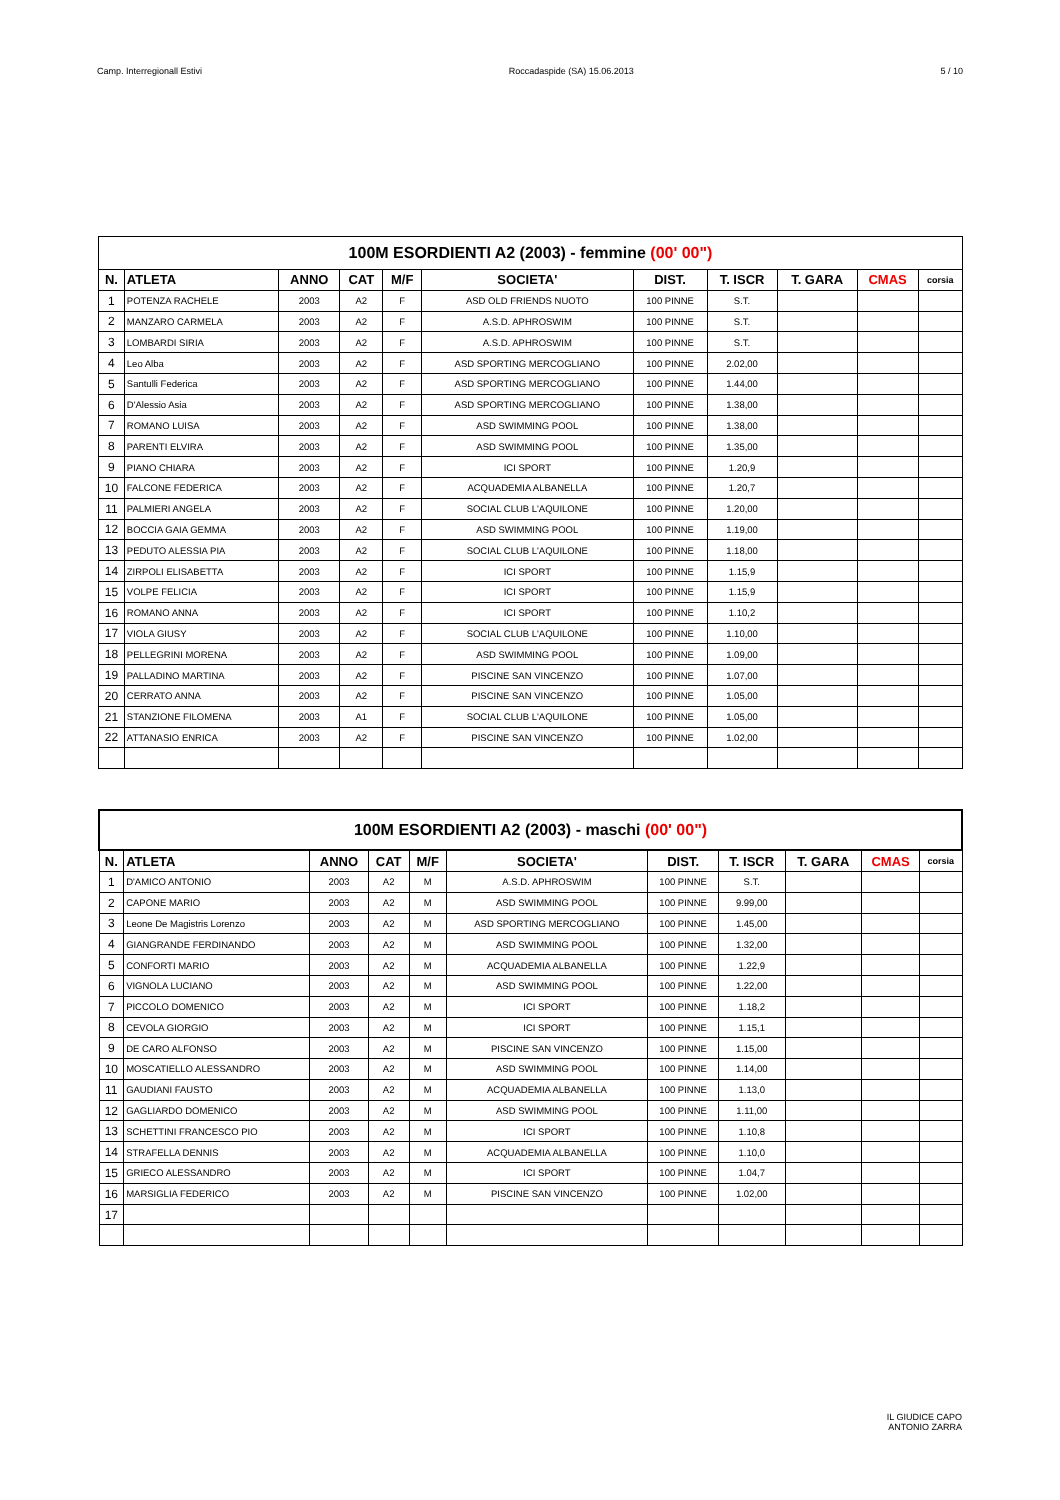Camp. Interregionall Estivi Roccadaspide (SA) 15.06.2013 5 / 10
| 100M ESORDIENTI A2 (2003) - femmine (00' 00") | | | | | | | | | | |
| --- | --- | --- | --- | --- | --- | --- | --- | --- | --- | --- |
| N. | ATLETA | ANNO | CAT | M/F | SOCIETA' | DIST. | T. ISCR | T. GARA | CMAS | corsia |
| 1 | POTENZA RACHELE | 2003 | A2 | F | ASD OLD FRIENDS NUOTO | 100 PINNE | S.T. | | | |
| 2 | MANZARO CARMELA | 2003 | A2 | F | A.S.D. APHROSWIM | 100 PINNE | S.T. | | | |
| 3 | LOMBARDI SIRIA | 2003 | A2 | F | A.S.D. APHROSWIM | 100 PINNE | S.T. | | | |
| 4 | Leo Alba | 2003 | A2 | F | ASD SPORTING MERCOGLIANO | 100 PINNE | 2.02,00 | | | |
| 5 | Santulli Federica | 2003 | A2 | F | ASD SPORTING MERCOGLIANO | 100 PINNE | 1.44,00 | | | |
| 6 | D'Alessio Asia | 2003 | A2 | F | ASD SPORTING MERCOGLIANO | 100 PINNE | 1.38,00 | | | |
| 7 | ROMANO LUISA | 2003 | A2 | F | ASD SWIMMING POOL | 100 PINNE | 1.38,00 | | | |
| 8 | PARENTI ELVIRA | 2003 | A2 | F | ASD SWIMMING POOL | 100 PINNE | 1.35,00 | | | |
| 9 | PIANO CHIARA | 2003 | A2 | F | ICI SPORT | 100 PINNE | 1.20,9 | | | |
| 10 | FALCONE FEDERICA | 2003 | A2 | F | ACQUADEMIA ALBANELLA | 100 PINNE | 1.20,7 | | | |
| 11 | PALMIERI ANGELA | 2003 | A2 | F | SOCIAL CLUB L'AQUILONE | 100 PINNE | 1.20,00 | | | |
| 12 | BOCCIA GAIA GEMMA | 2003 | A2 | F | ASD SWIMMING POOL | 100 PINNE | 1.19,00 | | | |
| 13 | PEDUTO ALESSIA PIA | 2003 | A2 | F | SOCIAL CLUB L'AQUILONE | 100 PINNE | 1.18,00 | | | |
| 14 | ZIRPOLI ELISABETTA | 2003 | A2 | F | ICI SPORT | 100 PINNE | 1.15,9 | | | |
| 15 | VOLPE FELICIA | 2003 | A2 | F | ICI SPORT | 100 PINNE | 1.15,9 | | | |
| 16 | ROMANO ANNA | 2003 | A2 | F | ICI SPORT | 100 PINNE | 1.10,2 | | | |
| 17 | VIOLA GIUSY | 2003 | A2 | F | SOCIAL CLUB L'AQUILONE | 100 PINNE | 1.10,00 | | | |
| 18 | PELLEGRINI MORENA | 2003 | A2 | F | ASD SWIMMING POOL | 100 PINNE | 1.09,00 | | | |
| 19 | PALLADINO MARTINA | 2003 | A2 | F | PISCINE SAN VINCENZO | 100 PINNE | 1.07,00 | | | |
| 20 | CERRATO ANNA | 2003 | A2 | F | PISCINE SAN VINCENZO | 100 PINNE | 1.05,00 | | | |
| 21 | STANZIONE FILOMENA | 2003 | A1 | F | SOCIAL CLUB L'AQUILONE | 100 PINNE | 1.05,00 | | | |
| 22 | ATTANASIO ENRICA | 2003 | A2 | F | PISCINE SAN VINCENZO | 100 PINNE | 1.02,00 | | | |
| 100M ESORDIENTI A2 (2003) - maschi (00' 00") | | | | | | | | | | |
| --- | --- | --- | --- | --- | --- | --- | --- | --- | --- | --- |
| N. | ATLETA | ANNO | CAT | M/F | SOCIETA' | DIST. | T. ISCR | T. GARA | CMAS | corsia |
| 1 | D'AMICO ANTONIO | 2003 | A2 | M | A.S.D. APHROSWIM | 100 PINNE | S.T. | | | |
| 2 | CAPONE MARIO | 2003 | A2 | M | ASD SWIMMING POOL | 100 PINNE | 9.99,00 | | | |
| 3 | Leone De Magistris Lorenzo | 2003 | A2 | M | ASD SPORTING MERCOGLIANO | 100 PINNE | 1.45,00 | | | |
| 4 | GIANGRANDE FERDINANDO | 2003 | A2 | M | ASD SWIMMING POOL | 100 PINNE | 1.32,00 | | | |
| 5 | CONFORTI MARIO | 2003 | A2 | M | ACQUADEMIA ALBANELLA | 100 PINNE | 1.22,9 | | | |
| 6 | VIGNOLA LUCIANO | 2003 | A2 | M | ASD SWIMMING POOL | 100 PINNE | 1.22,00 | | | |
| 7 | PICCOLO DOMENICO | 2003 | A2 | M | ICI SPORT | 100 PINNE | 1.18,2 | | | |
| 8 | CEVOLA GIORGIO | 2003 | A2 | M | ICI SPORT | 100 PINNE | 1.15,1 | | | |
| 9 | DE CARO ALFONSO | 2003 | A2 | M | PISCINE SAN VINCENZO | 100 PINNE | 1.15,00 | | | |
| 10 | MOSCATIELLO ALESSANDRO | 2003 | A2 | M | ASD SWIMMING POOL | 100 PINNE | 1.14,00 | | | |
| 11 | GAUDIANI FAUSTO | 2003 | A2 | M | ACQUADEMIA ALBANELLA | 100 PINNE | 1.13,0 | | | |
| 12 | GAGLIARDO DOMENICO | 2003 | A2 | M | ASD SWIMMING POOL | 100 PINNE | 1.11,00 | | | |
| 13 | SCHETTINI FRANCESCO PIO | 2003 | A2 | M | ICI SPORT | 100 PINNE | 1.10,8 | | | |
| 14 | STRAFELLA DENNIS | 2003 | A2 | M | ACQUADEMIA ALBANELLA | 100 PINNE | 1.10,0 | | | |
| 15 | GRIECO ALESSANDRO | 2003 | A2 | M | ICI SPORT | 100 PINNE | 1.04,7 | | | |
| 16 | MARSIGLIA FEDERICO | 2003 | A2 | M | PISCINE SAN VINCENZO | 100 PINNE | 1.02,00 | | | |
| 17 | | | | | | | | | | |
IL GIUDICE CAPO
ANTONIO ZARRA